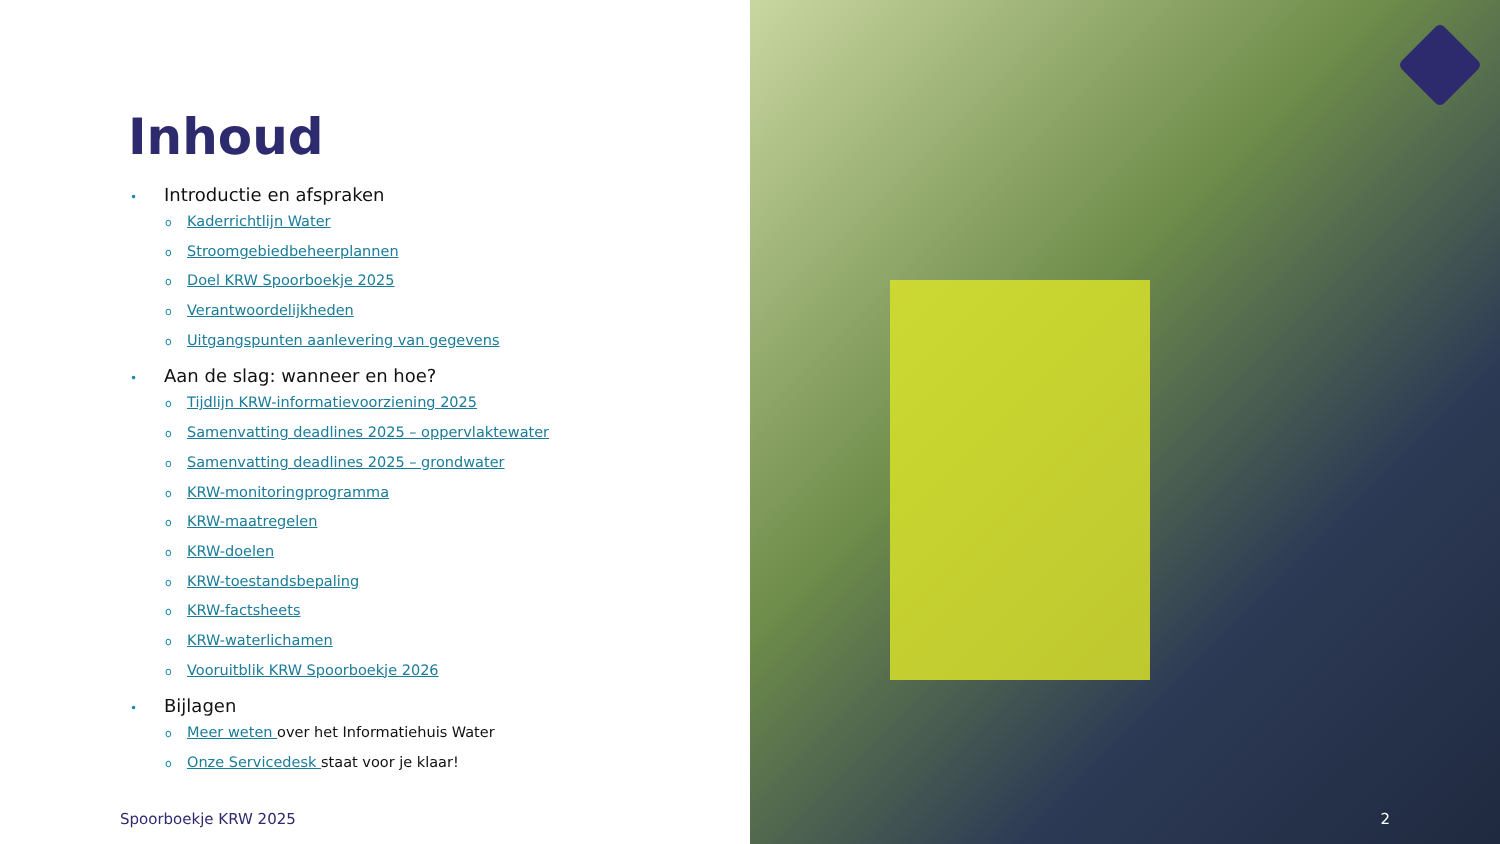Inhoud
• Introductie en afspraken
o Kaderrichtlijn Water
o Stroomgebiedbeheerplannen
o Doel KRW Spoorboekje 2025
o Verantwoordelijkheden
o Uitgangspunten aanlevering van gegevens
• Aan de slag: wanneer en hoe?
o Tijdlijn KRW-informatievoorziening 2025
o Samenvatting deadlines 2025 – oppervlaktewater
o Samenvatting deadlines 2025 – grondwater
o KRW-monitoringprogramma
o KRW-maatregelen
o KRW-doelen
o KRW-toestandsbepaling
o KRW-factsheets
o KRW-waterlichamen
o Vooruitblik KRW Spoorboekje 2026
• Bijlagen
o Meer weten over het Informatiehuis Water
o Onze Servicedesk staat voor je klaar!
Spoorboekje KRW 2025
2